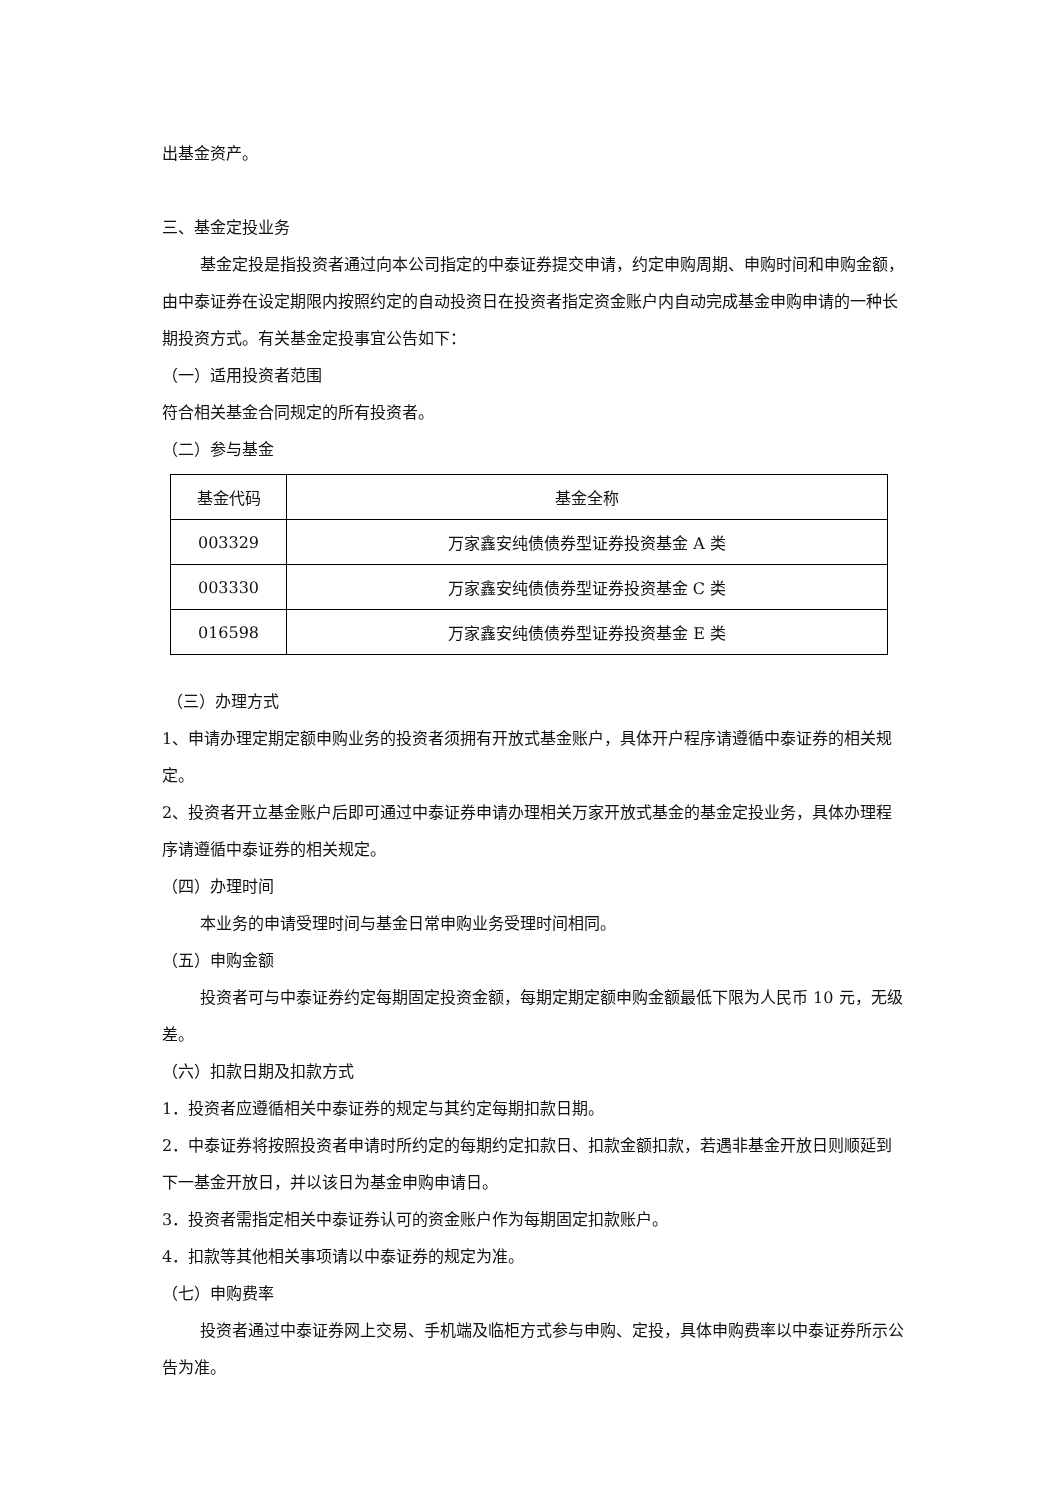出基金资产。
三、基金定投业务
基金定投是指投资者通过向本公司指定的中泰证券提交申请，约定申购周期、申购时间和申购金额，由中泰证券在设定期限内按照约定的自动投资日在投资者指定资金账户内自动完成基金申购申请的一种长期投资方式。有关基金定投事宜公告如下：
（一）适用投资者范围
符合相关基金合同规定的所有投资者。
（二）参与基金
| 基金代码 | 基金全称 |
| --- | --- |
| 003329 | 万家鑫安纯债债券型证券投资基金 A 类 |
| 003330 | 万家鑫安纯债债券型证券投资基金 C 类 |
| 016598 | 万家鑫安纯债债券型证券投资基金 E 类 |
（三）办理方式
1、申请办理定期定额申购业务的投资者须拥有开放式基金账户，具体开户程序请遵循中泰证券的相关规定。
2、投资者开立基金账户后即可通过中泰证券申请办理相关万家开放式基金的基金定投业务，具体办理程序请遵循中泰证券的相关规定。
（四）办理时间
本业务的申请受理时间与基金日常申购业务受理时间相同。
（五）申购金额
投资者可与中泰证券约定每期固定投资金额，每期定期定额申购金额最低下限为人民币 10 元，无级差。
（六）扣款日期及扣款方式
1．投资者应遵循相关中泰证券的规定与其约定每期扣款日期。
2．中泰证券将按照投资者申请时所约定的每期约定扣款日、扣款金额扣款，若遇非基金开放日则顺延到下一基金开放日，并以该日为基金申购申请日。
3．投资者需指定相关中泰证券认可的资金账户作为每期固定扣款账户。
4．扣款等其他相关事项请以中泰证券的规定为准。
（七）申购费率
投资者通过中泰证券网上交易、手机端及临柜方式参与申购、定投，具体申购费率以中泰证券所示公告为准。